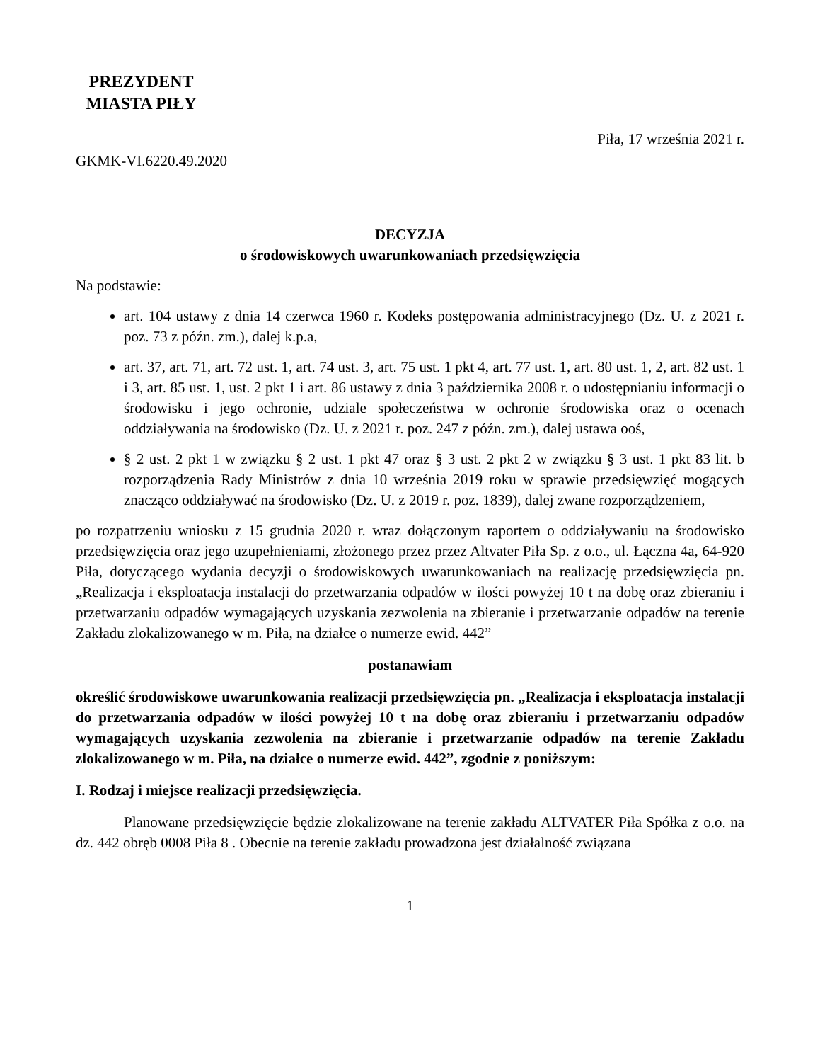PREZYDENT
MIASTA PIŁY
Piła, 17 września 2021 r.
GKMK-VI.6220.49.2020
DECYZJA
o środowiskowych uwarunkowaniach przedsięwzięcia
Na podstawie:
art. 104 ustawy z dnia 14 czerwca 1960 r. Kodeks postępowania administracyjnego (Dz. U. z 2021 r. poz. 73 z późn. zm.), dalej k.p.a,
art. 37, art. 71, art. 72 ust. 1, art. 74 ust. 3, art. 75 ust. 1 pkt 4, art. 77 ust. 1, art. 80 ust. 1, 2, art. 82 ust. 1 i 3, art. 85 ust. 1, ust. 2 pkt 1 i art. 86 ustawy z dnia 3 października 2008 r. o udostępnianiu informacji o środowisku i jego ochronie, udziale społeczeństwa w ochronie środowiska oraz o ocenach oddziaływania na środowisko (Dz. U. z 2021 r. poz. 247 z późn. zm.), dalej ustawa ooś,
§ 2 ust. 2 pkt 1 w związku § 2 ust. 1 pkt 47 oraz § 3 ust. 2 pkt 2 w związku § 3 ust. 1 pkt 83 lit. b rozporządzenia Rady Ministrów z dnia 10 września 2019 roku w sprawie przedsięwzięć mogących znacząco oddziaływać na środowisko (Dz. U. z 2019 r. poz. 1839), dalej zwane rozporządzeniem,
po rozpatrzeniu wniosku z 15 grudnia 2020 r. wraz dołączonym raportem o oddziaływaniu na środowisko przedsięwzięcia oraz jego uzupełnieniami, złożonego przez przez Altvater Piła Sp. z o.o., ul. Łączna 4a, 64-920 Piła, dotyczącego wydania decyzji o środowiskowych uwarunkowaniach na realizację przedsięwzięcia pn. „Realizacja i eksploatacja instalacji do przetwarzania odpadów w ilości powyżej 10 t na dobę oraz zbieraniu i przetwarzaniu odpadów wymagających uzyskania zezwolenia na zbieranie i przetwarzanie odpadów na terenie Zakładu zlokalizowanego w m. Piła, na działce o numerze ewid. 442”
postanawiam
określić środowiskowe uwarunkowania realizacji przedsięwzięcia pn. „Realizacja i eksploatacja instalacji do przetwarzania odpadów w ilości powyżej 10 t na dobę oraz zbieraniu i przetwarzaniu odpadów wymagających uzyskania zezwolenia na zbieranie i przetwarzanie odpadów na terenie Zakładu zlokalizowanego w m. Piła, na działce o numerze ewid. 442”, zgodnie z poniższym:
I. Rodzaj i miejsce realizacji przedsięwzięcia.
Planowane przedsięwzięcie będzie zlokalizowane na terenie zakładu ALTVATER Piła Spółka z o.o. na dz. 442 obręb 0008 Piła 8 . Obecnie na terenie zakładu prowadzona jest działalność związana
1